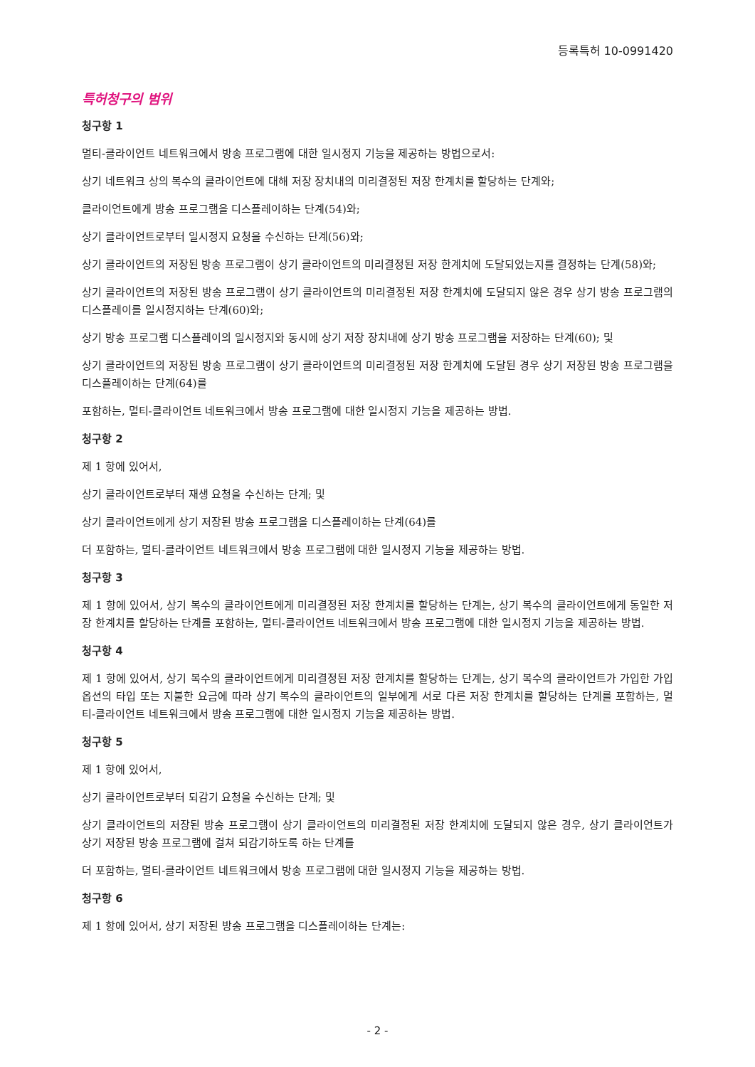등록특허 10-0991420
특허청구의 범위
청구항 1
멀티-클라이언트 네트워크에서 방송 프로그램에 대한 일시정지 기능을 제공하는 방법으로서:
상기 네트워크 상의 복수의 클라이언트에 대해 저장 장치내의 미리결정된 저장 한계치를 할당하는 단계와;
클라이언트에게 방송 프로그램을 디스플레이하는 단계(54)와;
상기 클라이언트로부터 일시정지 요청을 수신하는 단계(56)와;
상기 클라이언트의 저장된 방송 프로그램이 상기 클라이언트의 미리결정된 저장 한계치에 도달되었는지를 결정하는 단계(58)와;
상기 클라이언트의 저장된 방송 프로그램이 상기 클라이언트의 미리결정된 저장 한계치에 도달되지 않은 경우 상기 방송 프로그램의 디스플레이를 일시정지하는 단계(60)와;
상기 방송 프로그램 디스플레이의 일시정지와 동시에 상기 저장 장치내에 상기 방송 프로그램을 저장하는 단계(60); 및
상기 클라이언트의 저장된 방송 프로그램이 상기 클라이언트의 미리결정된 저장 한계치에 도달된 경우 상기 저장된 방송 프로그램을 디스플레이하는 단계(64)를
포함하는, 멀티-클라이언트 네트워크에서 방송 프로그램에 대한 일시정지 기능을 제공하는 방법.
청구항 2
제 1 항에 있어서,
상기 클라이언트로부터 재생 요청을 수신하는 단계; 및
상기 클라이언트에게 상기 저장된 방송 프로그램을 디스플레이하는 단계(64)를
더 포함하는, 멀티-클라이언트 네트워크에서 방송 프로그램에 대한 일시정지 기능을 제공하는 방법.
청구항 3
제 1 항에 있어서, 상기 복수의 클라이언트에게 미리결정된 저장 한계치를 할당하는 단계는, 상기 복수의 클라이언트에게 동일한 저장 한계치를 할당하는 단계를 포함하는, 멀티-클라이언트 네트워크에서 방송 프로그램에 대한 일시정지 기능을 제공하는 방법.
청구항 4
제 1 항에 있어서, 상기 복수의 클라이언트에게 미리결정된 저장 한계치를 할당하는 단계는, 상기 복수의 클라이언트가 가입한 가입 옵션의 타입 또는 지불한 요금에 따라 상기 복수의 클라이언트의 일부에게 서로 다른 저장 한계치를 할당하는 단계를 포함하는, 멀티-클라이언트 네트워크에서 방송 프로그램에 대한 일시정지 기능을 제공하는 방법.
청구항 5
제 1 항에 있어서,
상기 클라이언트로부터 되감기 요청을 수신하는 단계; 및
상기 클라이언트의 저장된 방송 프로그램이 상기 클라이언트의 미리결정된 저장 한계치에 도달되지 않은 경우, 상기 클라이언트가 상기 저장된 방송 프로그램에 걸쳐 되감기하도록 하는 단계를
더 포함하는, 멀티-클라이언트 네트워크에서 방송 프로그램에 대한 일시정지 기능을 제공하는 방법.
청구항 6
제 1 항에 있어서, 상기 저장된 방송 프로그램을 디스플레이하는 단계는:
- 2 -